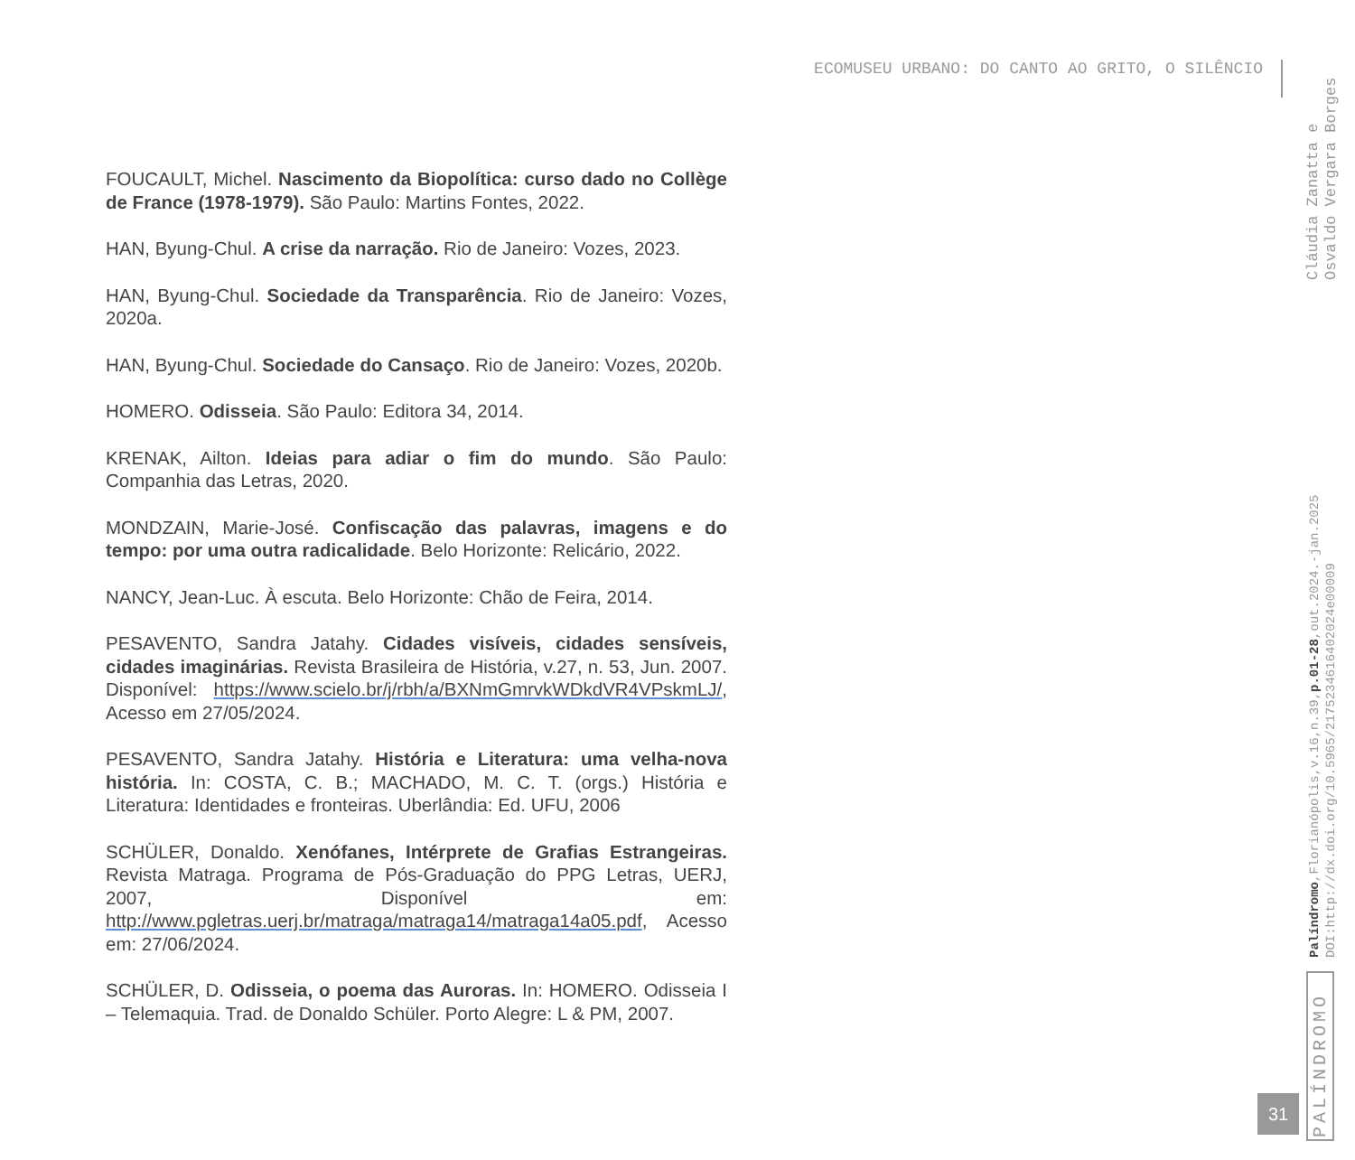ECOMUSEU URBANO: DO CANTO AO GRITO, O SILÊNCIO
Cláudia Zanatta e
Osvaldo Vergara Borges
Palíndromo,Florianópolis,v.16,n.39,p.01-28,out.2024.-jan.2025
DOI:http://dx.doi.org/10.5965/2175234616402024e00009
PALÍNDROMO
31
FOUCAULT, Michel. Nascimento da Biopolítica: curso dado no Collège de France (1978-1979). São Paulo: Martins Fontes, 2022.
HAN, Byung-Chul. A crise da narração. Rio de Janeiro: Vozes, 2023.
HAN, Byung-Chul. Sociedade da Transparência. Rio de Janeiro: Vozes, 2020a.
HAN, Byung-Chul. Sociedade do Cansaço. Rio de Janeiro: Vozes, 2020b.
HOMERO. Odisseia. São Paulo: Editora 34, 2014.
KRENAK, Ailton. Ideias para adiar o fim do mundo. São Paulo: Companhia das Letras, 2020.
MONDZAIN, Marie-José. Confiscação das palavras, imagens e do tempo: por uma outra radicalidade. Belo Horizonte: Relicário, 2022.
NANCY, Jean-Luc. À escuta. Belo Horizonte: Chão de Feira, 2014.
PESAVENTO, Sandra Jatahy. Cidades visíveis, cidades sensíveis, cidades imaginárias. Revista Brasileira de História, v.27, n. 53, Jun. 2007. Disponível: https://www.scielo.br/j/rbh/a/BXNmGmrvkWDkdVR4VPskmLJ/, Acesso em 27/05/2024.
PESAVENTO, Sandra Jatahy. História e Literatura: uma velha-nova história. In: COSTA, C. B.; MACHADO, M. C. T. (orgs.) História e Literatura: Identidades e fronteiras. Uberlândia: Ed. UFU, 2006
SCHÜLER, Donaldo. Xenófanes, Intérprete de Grafias Estrangeiras. Revista Matraga. Programa de Pós-Graduação do PPG Letras, UERJ, 2007, Disponível em: http://www.pgletras.uerj.br/matraga/matraga14/matraga14a05.pdf, Acesso em: 27/06/2024.
SCHÜLER, D. Odisseia, o poema das Auroras. In: HOMERO. Odisseia I – Telemaquia. Trad. de Donaldo Schüler. Porto Alegre: L & PM, 2007.